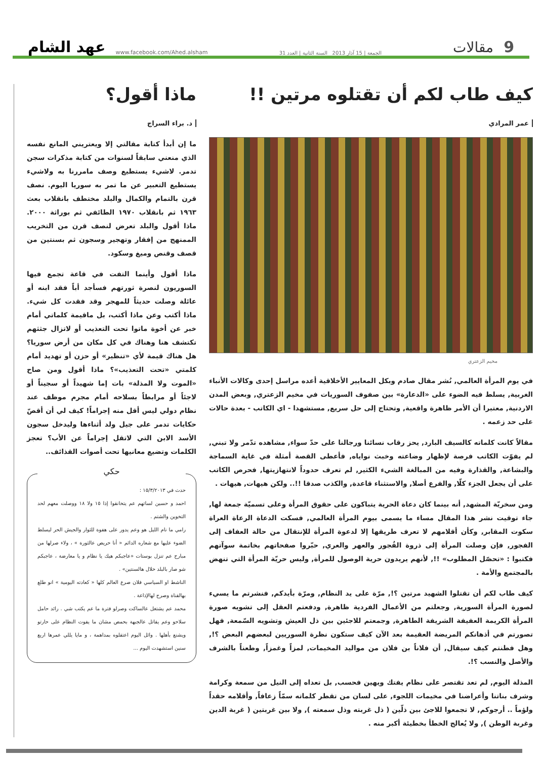9 مقالات الجمعة | 15 آذار 2013 السنة الثانية | العدد 31 www.facebook.com/Ahed.alsham عهد الشام
كيف طاب لكم أن تقتلوه مرتين !!
عمر المرادي
مخيم الزعتري
في يوم المرأة العالمي, نُشر مقال صادم وبكل المعايير الأخلاقية أعده مراسل إحدى وكالات الأنباء الغربية, يسلط فيه الضوء على «الدعارة» بين صفوف السوريات في مخيم الزعتري, وبعض المدن الاردنية, معتبرا أن الأمر ظاهرة واقعية, وتحتاج إلى حل سريع, مستشهدا - اي الكاتب - بعدة حالات على حد زعمه .
مقالاً كانت كلماته كالسيف البارد, يحز رقاب نسائنا ورجالنا على حدّ سواء, مشاهده تدّمر ولا تبني, لم يفوّت الكاتب فرصة لإظهار وضاعته وخبث نواياه, فأعطى القصة أمثلة في غاية السماجة والبشاعة, والقذارة وفيه من المبالغة الشيء الكثير, لم تعرف حدوداً لانتهازيتها, فحرص الكاتب على أن يجعل الجزء كلّا, والفرع أصلا, والاستثناء قاعدة, والكذب صدقا !!.. ولكن هيهات, هيهات .
ومن سخريّة المشهد, أنه بينما كان دعاة الحرية يتباكون على حقوق المرأة وعلى تسميّة جمعة لها, جاء توقيت نشر هذا المقال مساء ما يسمى بيوم المرأة العالمي, فسكت الدعاة الرعاة العراة سكوت المقابر, وكأن أقلامهم لا تعرف طريقها إلا لدعوة المرأة للإنتقال من حالة العفاف إلى الفجور, فإن وصلت المرأة إلى ذروة الفُجور والعهر والعري, حبّروا صفحاتهم بخاتمة سوآتهم فكتبوا : «تحصّل المطلوب» !!, لأنهم يريدون حرية الوصول للمرأة, وليس حريّة المرأة التي تنهض بالمجتمع والأمة .
كيف طاب لكم أن تقتلوا الشهيد مرتين ؟!, مرّة على يد النظام, ومرّة بأيدكم, فنشرتم ما يسيء لصورة المرأة السورية, وجعلتم من الأعمال الفردية ظاهرة, ودفعتم العقل إلى تشويه صورة المرأة الكريمة العفيفة الشريفة الطاهرة, وجمعتم للاجئين بين ذل العيش وتشويه السّمعة, فهل تصورتم في أذهانكم المريضة العقيمة بعد الآن كيف ستكون نظرة السوريين لبعضهم البعض ؟!, وهل فطنتم كيف سيقال, أن فلاناً بن فلان من مواليد المخيمات, لمزاً وغمزاً, وطعناً بالشرف والأصل والنسب ؟!.
المذلة اليوم, لم تعد تقتصر على نظام يفتك ويهين فحسب, بل تعداه إلى النيل من سمعة وكرامة وشرف بناتنا وأعراضنا في مخيمات اللجوء, على لسان من تقطر كلماته سمّاً زعافاً, وأقلامه حقداً ولؤماً .. أرجوكم, لا تجمعوا للاجئ بين ذلّين ( ذل غربته وذل سمعته ), ولا بين غربتين ( غربة الدين وغربة الوطن ), ولا يُعالج الخطأ بخطيئة أكبر منه .
ماذا أقول؟
د. براء السراج
ما إن أبدأ كتابة مقالتي إلا ويعتريني المانع نفسه الذي منعني سابقاً لسنوات من كتابة مذكرات سجن تدمر. لاشيء يستطيع وصف مامررنا به ولاشيء يستطيع التعبير عن ما تمر به سوريا اليوم. نصف قرن بالتمام والكمال والبلد مختطف بانقلاب بعث ١٩٦٣ ثم بانقلاب ١٩٧٠ الطائفي ثم بوراثة ٢٠٠٠. ماذا أقول والبلد تعرض لنصف قرن من التخريب الممنهج من إفقار وتهجير وسجون ثم بسنتين من قصف وقنص وميغ وسكود.
ماذا أقول وأينما التفت في قاعة تجمع فيها السوريون لنصرة ثورتهم فسأجد أباً فقد ابنه أو عائلة وصلت حديثاً للمهجر وقد فقدت كل شيء. ماذا أكتب وعن ماذا أكتب، بل ماقيمة كلماتي أمام خبر عن أخوة ماتوا تحت التعذيب أو لاتزال جثثهم تكتشف هنا وهناك في كل مكان من أرض سوريا؟ هل هناك قيمة لأي «تنظير» أو حزن أو تهديد أمام كلمتي «تحت التعذيب»؟ ماذا أقول ومن صاح «الموت ولا المذلة» بات إما شهيداً أو سجيناً أو لاجئاً أو مرابطاً بسلاحه أمام مجرم موظف عند نظام دولي ليس أقل منه إجراماً! كيف لي أن أقصّ حكايات تدمر على جيل ولد أثناءها وليدخل سجون الأسد الابن التي لاتقل إجراماً عن الأب؟ تعجز الكلمات وتضيع معانيها تحت أصوات القذائف..
حكي
حدث في ١٥/٣/٢٠١٣ :
احمد و حسين لساتهم عم يتخانقوا إذا ١٥ ولا ١٨ ووصلت معهم لحد التخوين والشتم .
رامي ما نام الليل هو وعم يدور على هفوة للثوار والجيش الحر ليسلط الضوء عليها مع شعاره الدائم « أنا حريص عالثورة » ، ولاء صرلها من مبارح عم تنزل بوستات «عاجبكم هيك يا نظام و يا معارضة ، عاجبكم شو صار بالبلد خلال هالسنتين» .
الناشط او السياسي فلان صرع العالم كلها « كعادته اليومية » انو طلع بهالقناة وصرح لهالإذاعة .
محمد عم يشتغل عالساكت وصرلو فترة ما عم يكتب شي . رائد حامل سلاحو وعم يقاتل عالجبهة بحمص مشان ما يفوت النظام على حارتو ويشنع بأهلها . وائل اليوم اعتقلوه بمداهمة ، و مايا يللي عمرها اربع سنين استشهدت اليوم ...